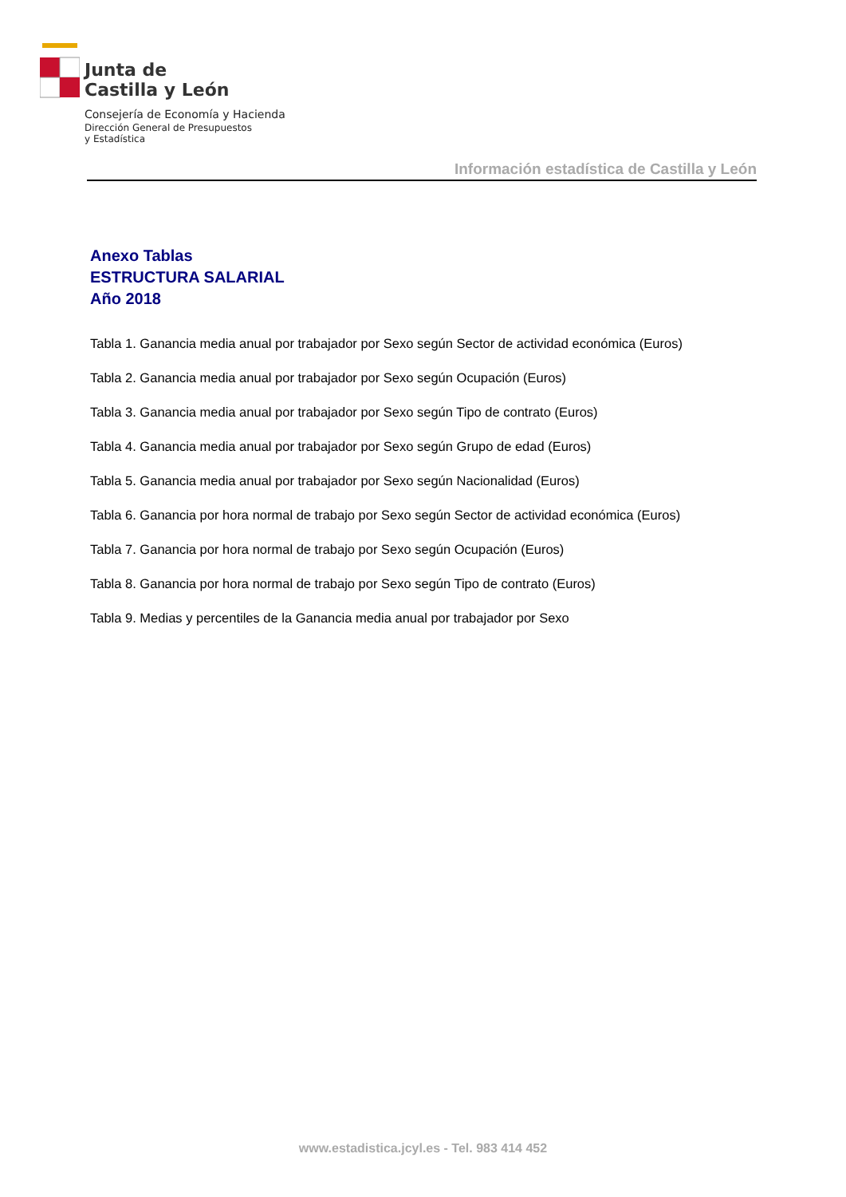Junta de
Castilla y León
Consejería de Economía y Hacienda
Dirección General de Presupuestos
y Estadística
Información estadística de Castilla y León
Anexo Tablas
ESTRUCTURA SALARIAL
Año 2018
Tabla 1. Ganancia media anual por trabajador por Sexo según Sector de actividad económica (Euros)
Tabla 2. Ganancia media anual por trabajador por Sexo según Ocupación (Euros)
Tabla 3. Ganancia media anual por trabajador por Sexo según Tipo de contrato (Euros)
Tabla 4. Ganancia media anual por trabajador por Sexo según Grupo de edad (Euros)
Tabla 5. Ganancia media anual por trabajador por Sexo según Nacionalidad (Euros)
Tabla 6. Ganancia por hora normal de trabajo por Sexo según Sector de actividad económica (Euros)
Tabla 7. Ganancia por hora normal de trabajo por Sexo según Ocupación (Euros)
Tabla 8. Ganancia por hora normal de trabajo por Sexo según Tipo de contrato (Euros)
Tabla 9. Medias y percentiles de la Ganancia media anual por trabajador por Sexo
www.estadistica.jcyl.es - Tel. 983 414 452